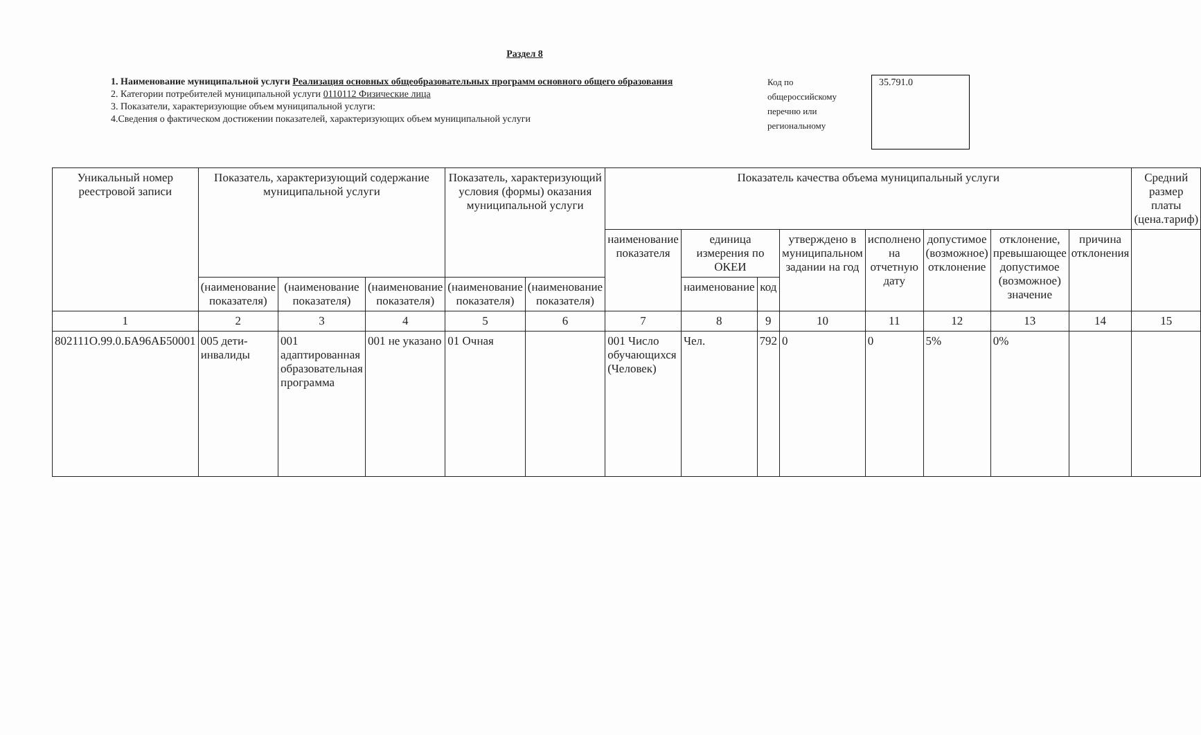Раздел 8
1. Наименование муниципальной услуги Реализация основных общеобразовательных программ основного общего образования
2. Категории потребителей муниципальной услуги 0110112 Физические лица
3. Показатели, характеризующие объем муниципальной услуги:
4.Сведения о фактическом достижении показателей, характеризующих объем муниципальной услуги
Код по общероссийскому перечню или региональному
35.791.0
| Уникальный номер реестровой записи | Показатель, характеризующий содержание муниципальной услуги | | | Показатель, характеризующий условия (формы) оказания муниципальной услуги | | Показатель качества объема муниципальный услуги | | | | | | | | Средний размер платы (цена.тариф) |
| --- | --- | --- | --- | --- | --- | --- | --- | --- | --- | --- | --- | --- | --- | --- |
| | | | | | | наименование показателя | единица измерения по ОКЕИ | | утверждено в муниципальном задании на год | исполнено на отчетную дату | допустимое (возможное) отклонение | отклонение, превышающее допустимое (возможное) значение | причина отклонения | |
| | (наименование показателя) | (наименование показателя) | (наименование показателя) | (наименование показателя) | (наименование показателя) | | наименование | код | | | | | | |
| 1 | 2 | 3 | 4 | 5 | 6 | 7 | 8 | 9 | 10 | 11 | 12 | 13 | 14 | 15 |
| 802111О.99.0.БА96АБ50001 | 005 дети-инвалиды | 001 адаптированная образовательная программа | 001 не указано | 01 Очная | | 001 Число обучающихся (Человек) | Чел. | 792 | 0 | 0 | 5% | 0% | | |